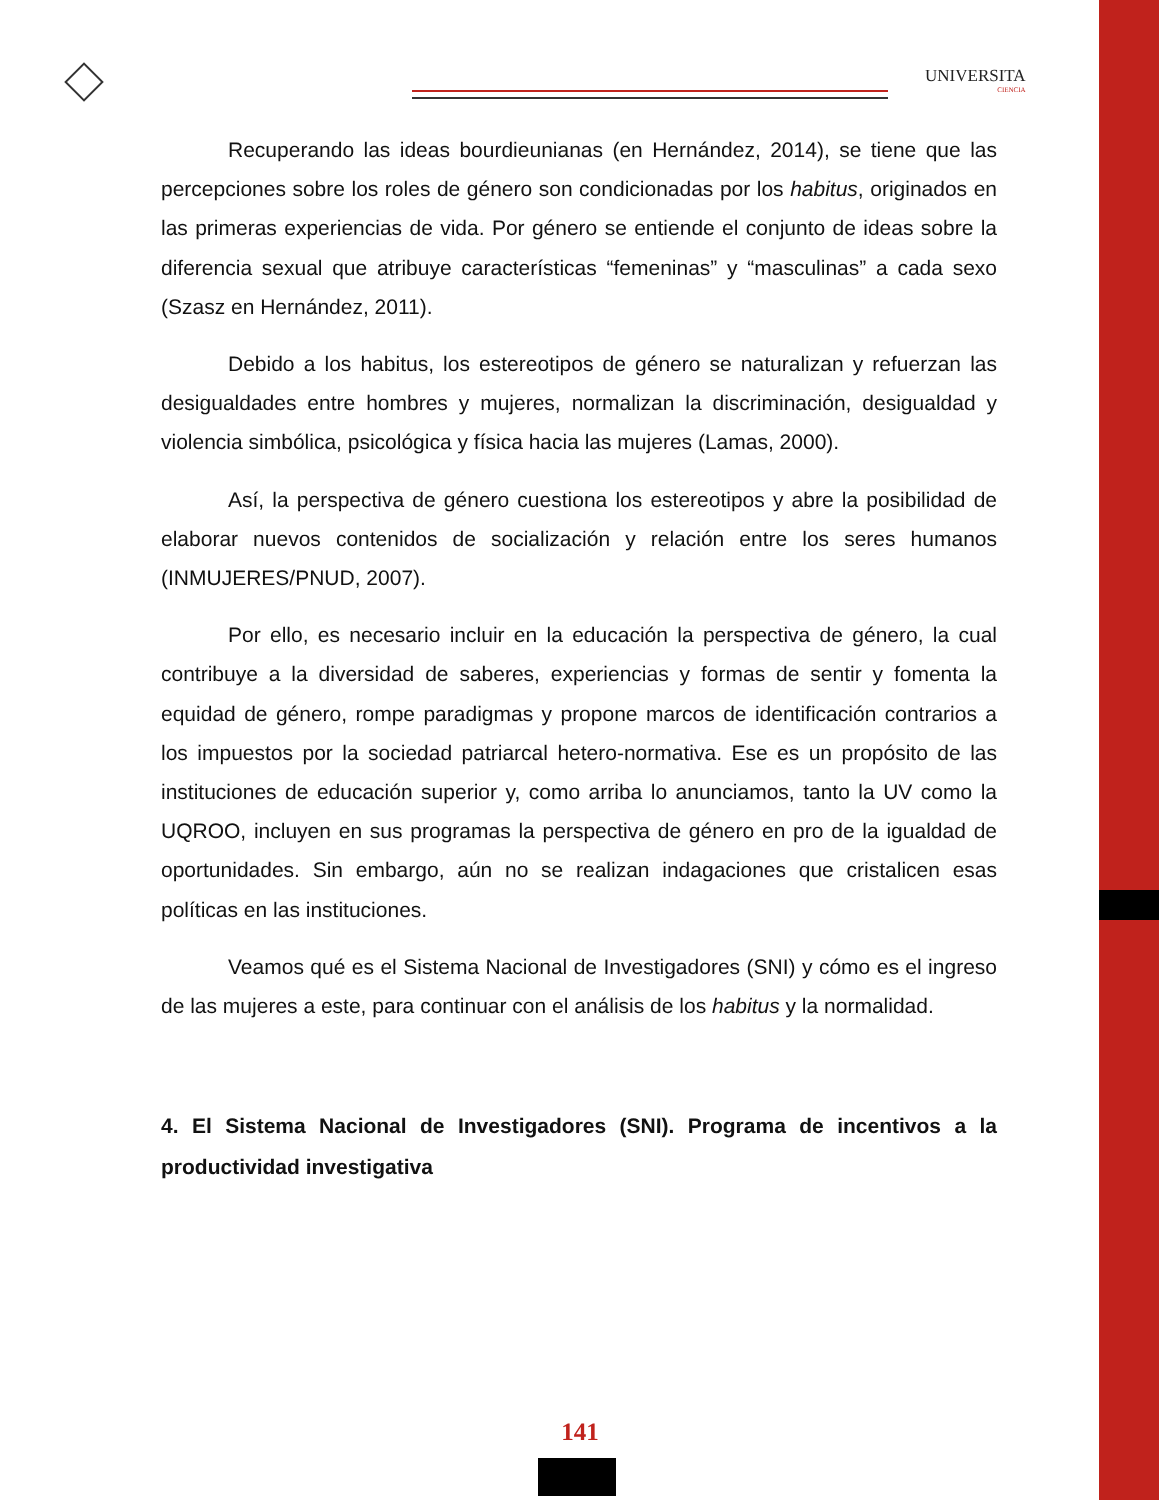UNIVERSITA
CIENCIA
Recuperando las ideas bourdieunianas (en Hernández, 2014), se tiene que las percepciones sobre los roles de género son condicionadas por los habitus, originados en las primeras experiencias de vida. Por género se entiende el conjunto de ideas sobre la diferencia sexual que atribuye características “femeninas” y “masculinas” a cada sexo (Szasz en Hernández, 2011).
Debido a los habitus, los estereotipos de género se naturalizan y refuerzan las desigualdades entre hombres y mujeres, normalizan la discriminación, desigualdad y violencia simbólica, psicológica y física hacia las mujeres (Lamas, 2000).
Así, la perspectiva de género cuestiona los estereotipos y abre la posibilidad de elaborar nuevos contenidos de socialización y relación entre los seres humanos (INMUJERES/PNUD, 2007).
Por ello, es necesario incluir en la educación la perspectiva de género, la cual contribuye a la diversidad de saberes, experiencias y formas de sentir y fomenta la equidad de género, rompe paradigmas y propone marcos de identificación contrarios a los impuestos por la sociedad patriarcal hetero-normativa. Ese es un propósito de las instituciones de educación superior y, como arriba lo anunciamos, tanto la UV como la UQROO, incluyen en sus programas la perspectiva de género en pro de la igualdad de oportunidades. Sin embargo, aún no se realizan indagaciones que cristalicen esas políticas en las instituciones.
Veamos qué es el Sistema Nacional de Investigadores (SNI) y cómo es el ingreso de las mujeres a este, para continuar con el análisis de los habitus y la normalidad.
4. El Sistema Nacional de Investigadores (SNI). Programa de incentivos a la productividad investigativa
141